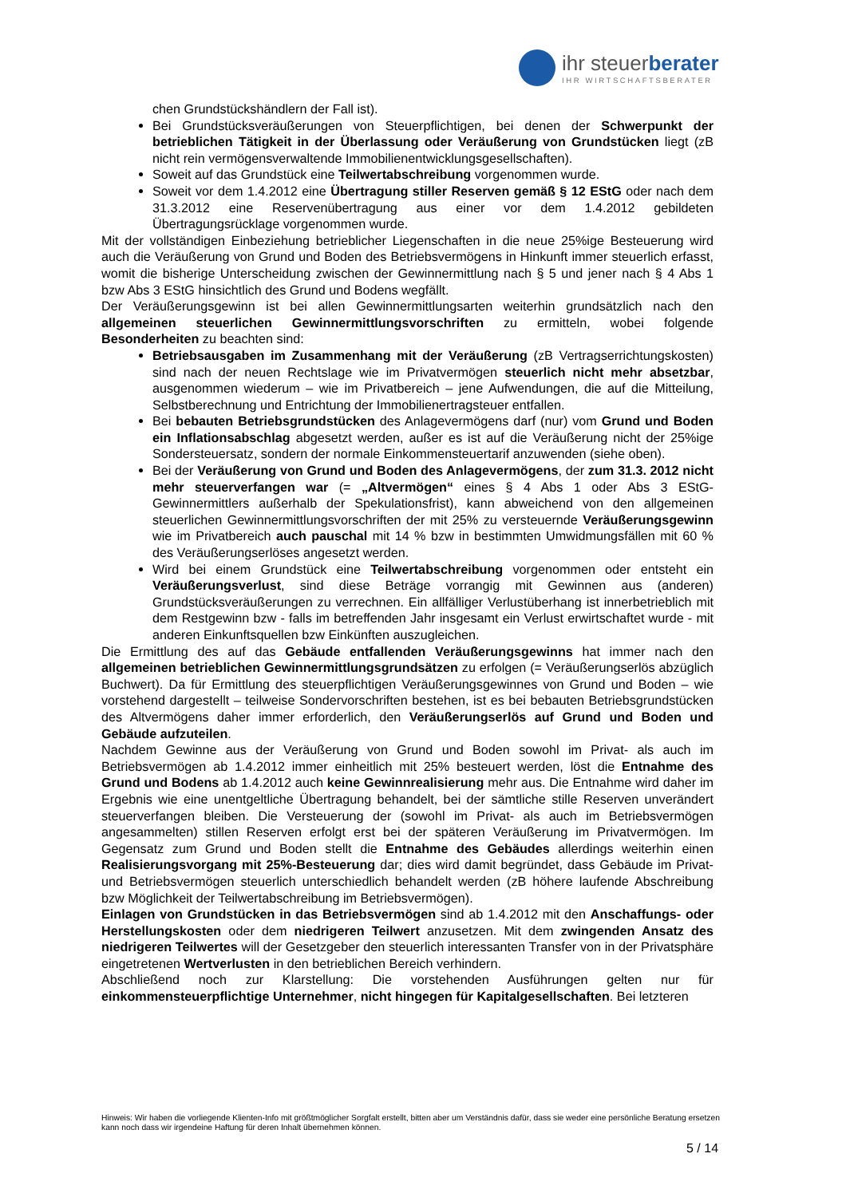ihr steuerberater
IHR WIRTSCHAFTSBERATER
chen Grundstückshändlern der Fall ist).
Bei Grundstücksveräußerungen von Steuerpflichtigen, bei denen der Schwerpunkt der betrieblichen Tätigkeit in der Überlassung oder Veräußerung von Grundstücken liegt (zB nicht rein vermögensverwaltende Immobilienentwicklungsgesellschaften).
Soweit auf das Grundstück eine Teilwertabschreibung vorgenommen wurde.
Soweit vor dem 1.4.2012 eine Übertragung stiller Reserven gemäß § 12 EStG oder nach dem 31.3.2012 eine Reservenübertragung aus einer vor dem 1.4.2012 gebildeten Übertragungsrücklage vorgenommen wurde.
Mit der vollständigen Einbeziehung betrieblicher Liegenschaften in die neue 25%ige Besteuerung wird auch die Veräußerung von Grund und Boden des Betriebsvermögens in Hinkunft immer steuerlich erfasst, womit die bisherige Unterscheidung zwischen der Gewinnermittlung nach § 5 und jener nach § 4 Abs 1 bzw Abs 3 EStG hinsichtlich des Grund und Bodens wegfällt.
Der Veräußerungsgewinn ist bei allen Gewinnermittlungsarten weiterhin grundsätzlich nach den allgemeinen steuerlichen Gewinnermittlungsvorschriften zu ermitteln, wobei folgende Besonderheiten zu beachten sind:
Betriebsausgaben im Zusammenhang mit der Veräußerung (zB Vertragserrichtungskosten) sind nach der neuen Rechtslage wie im Privatvermögen steuerlich nicht mehr absetzbar, ausgenommen wiederum – wie im Privatbereich – jene Aufwendungen, die auf die Mitteilung, Selbstberechnung und Entrichtung der Immobilienertragsteuer entfallen.
Bei bebauten Betriebsgrundstücken des Anlagevermögens darf (nur) vom Grund und Boden ein Inflationsabschlag abgesetzt werden, außer es ist auf die Veräußerung nicht der 25%ige Sondersteuersatz, sondern der normale Einkommensteuertarif anzuwenden (siehe oben).
Bei der Veräußerung von Grund und Boden des Anlagevermögens, der zum 31.3. 2012 nicht mehr steuerverfangen war (= „Altvermögen“ eines § 4 Abs 1 oder Abs 3 EStG-Gewinnermittlers außerhalb der Spekulationsfrist), kann abweichend von den allgemeinen steuerlichen Gewinnermittlungsvorschriften der mit 25% zu versteuernde Veräußerungsgewinn wie im Privatbereich auch pauschal mit 14 % bzw in bestimmten Umwidmungsfällen mit 60 % des Veräußerungserlöses angesetzt werden.
Wird bei einem Grundstück eine Teilwertabschreibung vorgenommen oder entsteht ein Veräußerungsverlust, sind diese Beträge vorrangig mit Gewinnen aus (anderen) Grundstücksveräußerungen zu verrechnen. Ein allfälliger Verlustüberhang ist innerbetrieblich mit dem Restgewinn bzw - falls im betreffenden Jahr insgesamt ein Verlust erwirtschaftet wurde - mit anderen Einkunftsquellen bzw Einkünften auszugleichen.
Die Ermittlung des auf das Gebäude entfallenden Veräußerungsgewinns hat immer nach den allgemeinen betrieblichen Gewinnermittlungsgrundsätzen zu erfolgen (= Veräußerungserlös abzüglich Buchwert). Da für Ermittlung des steuerpflichtigen Veräußerungsgewinnes von Grund und Boden – wie vorstehend dargestellt – teilweise Sondervorschriften bestehen, ist es bei bebauten Betriebsgrundstücken des Altvermögens daher immer erforderlich, den Veräußerungserlös auf Grund und Boden und Gebäude aufzuteilen.
Nachdem Gewinne aus der Veräußerung von Grund und Boden sowohl im Privat- als auch im Betriebsvermögen ab 1.4.2012 immer einheitlich mit 25% besteuert werden, löst die Entnahme des Grund und Bodens ab 1.4.2012 auch keine Gewinnrealisierung mehr aus. Die Entnahme wird daher im Ergebnis wie eine unentgeltliche Übertragung behandelt, bei der sämtliche stille Reserven unverändert steuerverfangen bleiben. Die Versteuerung der (sowohl im Privat- als auch im Betriebsvermögen angesammelten) stillen Reserven erfolgt erst bei der späteren Veräußerung im Privatvermögen. Im Gegensatz zum Grund und Boden stellt die Entnahme des Gebäudes allerdings weiterhin einen Realisierungsvorgang mit 25%-Besteuerung dar; dies wird damit begründet, dass Gebäude im Privat- und Betriebsvermögen steuerlich unterschiedlich behandelt werden (zB höhere laufende Abschreibung bzw Möglichkeit der Teilwertabschreibung im Betriebsvermögen).
Einlagen von Grundstücken in das Betriebsvermögen sind ab 1.4.2012 mit den Anschaffungs- oder Herstellungskosten oder dem niedrigeren Teilwert anzusetzen. Mit dem zwingenden Ansatz des niedrigeren Teilwertes will der Gesetzgeber den steuerlich interessanten Transfer von in der Privatsphäre eingetretenen Wertverlusten in den betrieblichen Bereich verhindern.
Abschließend noch zur Klarstellung: Die vorstehenden Ausführungen gelten nur für einkommensteuerpflichtige Unternehmer, nicht hingegen für Kapitalgesellschaften. Bei letzteren
Hinweis: Wir haben die vorliegende Klienten-Info mit größtmöglicher Sorgfalt erstellt, bitten aber um Verständnis dafür, dass sie weder eine persönliche Beratung ersetzen kann noch dass wir irgendeine Haftung für deren Inhalt übernehmen können.
5 / 14